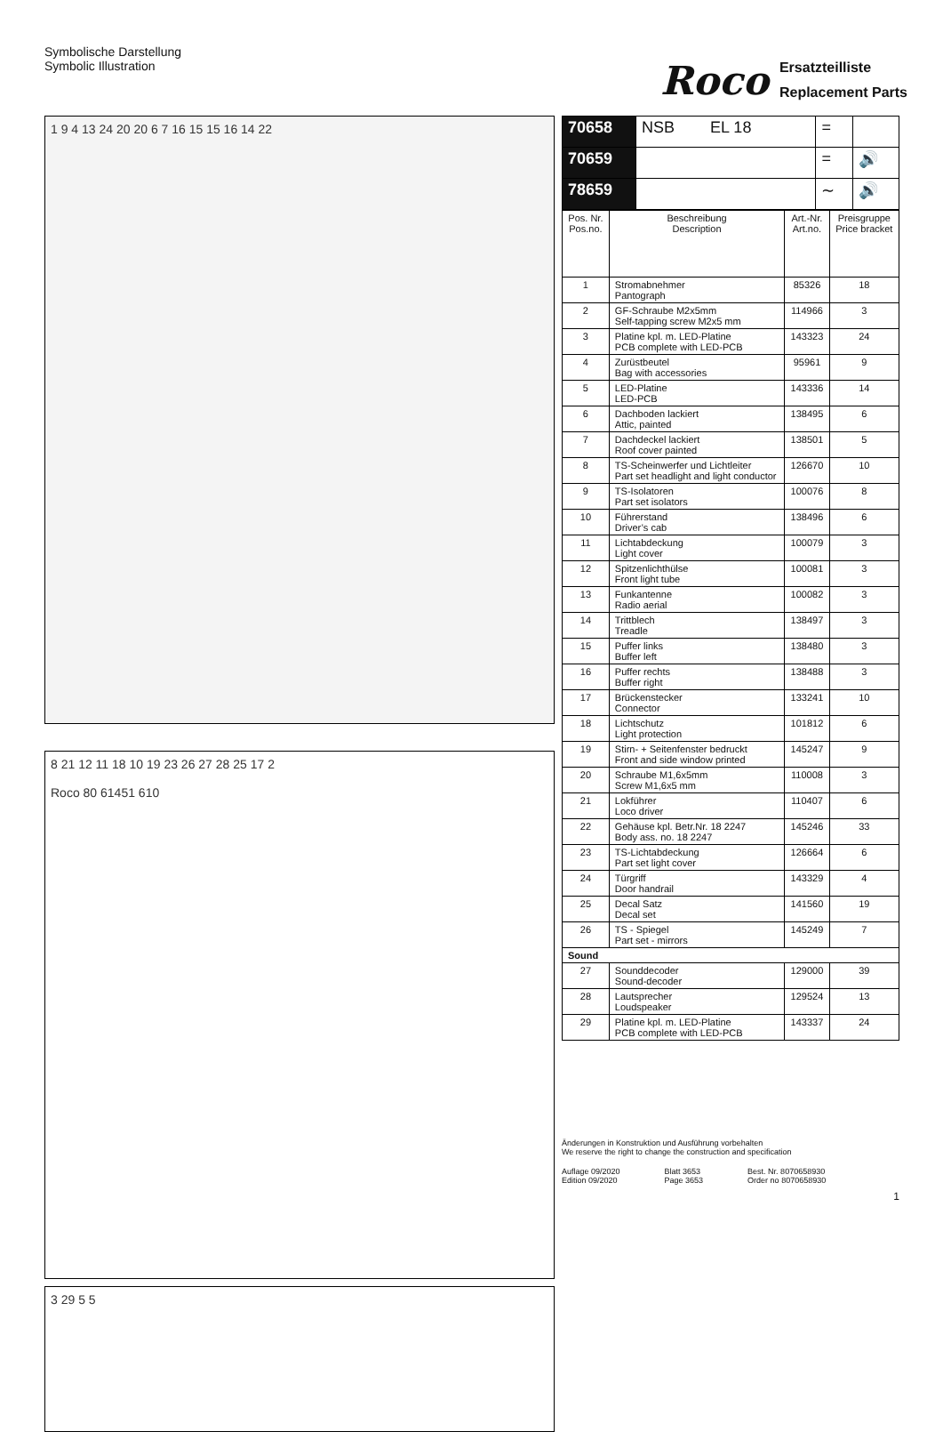Symbolische Darstellung
Symbolic Illustration
Roco Ersatzteilliste
Replacement Parts
1 9 4 13 24 20 20 6 7 16 15 15 16 14 22
8 21 12 11 18 10 19 23 26 27 28 25 17 2
Roco 80 61451 610
3 29 5 5
| 70658 | NSB EL 18 | = | |
| 70659 | | = | 🔊 |
| 78659 | | ∼ | 🔊 |
| Pos. Nr. Pos.no. | Beschreibung Description | Art.-Nr. Art.no. | Preisgruppe Price bracket |
| --- | --- | --- | --- |
| 1 | Stromabnehmer Pantograph | 85326 | 18 |
| 2 | GF-Schraube M2x5mm Self-tapping screw M2x5 mm | 114966 | 3 |
| 3 | Platine kpl. m. LED-Platine PCB complete with LED-PCB | 143323 | 24 |
| 4 | Zurüstbeutel Bag with accessories | 95961 | 9 |
| 5 | LED-Platine LED-PCB | 143336 | 14 |
| 6 | Dachboden lackiert Attic, painted | 138495 | 6 |
| 7 | Dachdeckel lackiert Roof cover painted | 138501 | 5 |
| 8 | TS-Scheinwerfer und Lichtleiter Part set headlight and light conductor | 126670 | 10 |
| 9 | TS-Isolatoren Part set isolators | 100076 | 8 |
| 10 | Führerstand Driver’s cab | 138496 | 6 |
| 11 | Lichtabdeckung Light cover | 100079 | 3 |
| 12 | Spitzenlichthülse Front light tube | 100081 | 3 |
| 13 | Funkantenne Radio aerial | 100082 | 3 |
| 14 | Trittblech Treadle | 138497 | 3 |
| 15 | Puffer links Buffer left | 138480 | 3 |
| 16 | Puffer rechts Buffer right | 138488 | 3 |
| 17 | Brückenstecker Connector | 133241 | 10 |
| 18 | Lichtschutz Light protection | 101812 | 6 |
| 19 | Stirn- + Seitenfenster bedruckt Front and side window printed | 145247 | 9 |
| 20 | Schraube M1,6x5mm Screw M1,6x5 mm | 110008 | 3 |
| 21 | Lokführer Loco driver | 110407 | 6 |
| 22 | Gehäuse kpl. Betr.Nr. 18 2247 Body ass. no. 18 2247 | 145246 | 33 |
| 23 | TS-Lichtabdeckung Part set light cover | 126664 | 6 |
| 24 | Türgriff Door handrail | 143329 | 4 |
| 25 | Decal Satz Decal set | 141560 | 19 |
| 26 | TS - Spiegel Part set - mirrors | 145249 | 7 |
| Sound | | | |
| 27 | Sounddecoder Sound-decoder | 129000 | 39 |
| 28 | Lautsprecher Loudspeaker | 129524 | 13 |
| 29 | Platine kpl. m. LED-Platine PCB complete with LED-PCB | 143337 | 24 |
Änderungen in Konstruktion und Ausführung vorbehalten
We reserve the right to change the construction and specification
Auflage 09/2020
Edition 09/2020
Blatt 3653
Page 3653
Best. Nr. 8070658930
Order no 8070658930
1